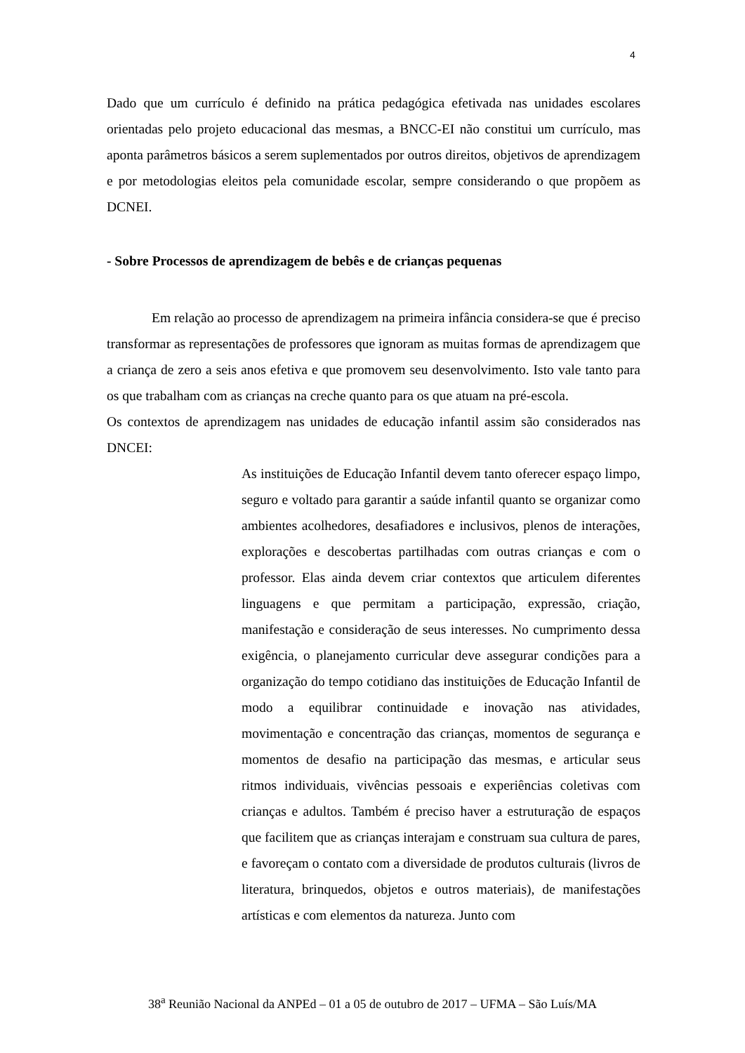4
Dado que um currículo é definido na prática pedagógica efetivada nas unidades escolares orientadas pelo projeto educacional das mesmas, a BNCC-EI não constitui um currículo, mas aponta parâmetros básicos a serem suplementados por outros direitos, objetivos de aprendizagem e por metodologias eleitos pela comunidade escolar, sempre considerando o que propõem as DCNEI.
- Sobre Processos de aprendizagem de bebês e de crianças pequenas
Em relação ao processo de aprendizagem na primeira infância considera-se que é preciso transformar as representações de professores que ignoram as muitas formas de aprendizagem que a criança de zero a seis anos efetiva e que promovem seu desenvolvimento. Isto vale tanto para os que trabalham com as crianças na creche quanto para os que atuam na pré-escola.
Os contextos de aprendizagem nas unidades de educação infantil assim são considerados nas DNCEI:
As instituições de Educação Infantil devem tanto oferecer espaço limpo, seguro e voltado para garantir a saúde infantil quanto se organizar como ambientes acolhedores, desafiadores e inclusivos, plenos de interações, explorações e descobertas partilhadas com outras crianças e com o professor. Elas ainda devem criar contextos que articulem diferentes linguagens e que permitam a participação, expressão, criação, manifestação e consideração de seus interesses. No cumprimento dessa exigência, o planejamento curricular deve assegurar condições para a organização do tempo cotidiano das instituições de Educação Infantil de modo a equilibrar continuidade e inovação nas atividades, movimentação e concentração das crianças, momentos de segurança e momentos de desafio na participação das mesmas, e articular seus ritmos individuais, vivências pessoais e experiências coletivas com crianças e adultos. Também é preciso haver a estruturação de espaços que facilitem que as crianças interajam e construam sua cultura de pares, e favoreçam o contato com a diversidade de produtos culturais (livros de literatura, brinquedos, objetos e outros materiais), de manifestações artísticas e com elementos da natureza. Junto com
38<sup>a</sup> Reunião Nacional da ANPEd – 01 a 05 de outubro de 2017 – UFMA – São Luís/MA